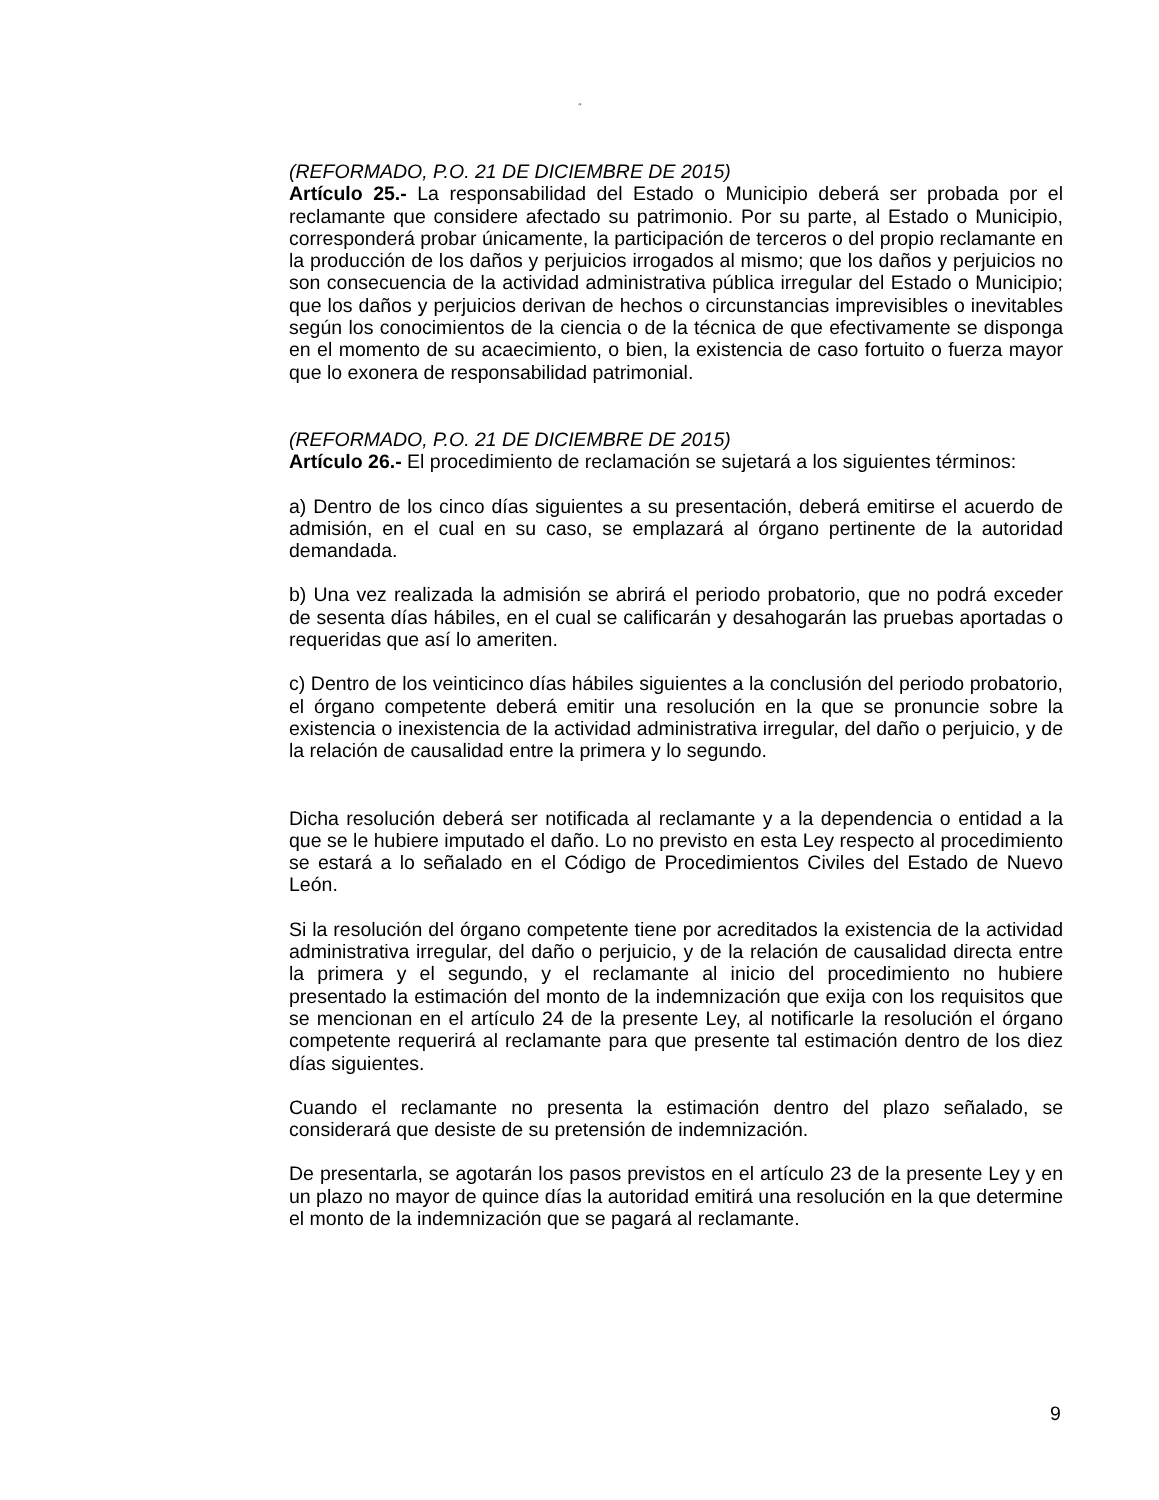“
(REFORMADO, P.O. 21 DE DICIEMBRE DE 2015)
Artículo 25.- La responsabilidad del Estado o Municipio deberá ser probada por el reclamante que considere afectado su patrimonio. Por su parte, al Estado o Municipio, corresponderá probar únicamente, la participación de terceros o del propio reclamante en la producción de los daños y perjuicios irrogados al mismo; que los daños y perjuicios no son consecuencia de la actividad administrativa pública irregular del Estado o Municipio; que los daños y perjuicios derivan de hechos o circunstancias imprevisibles o inevitables según los conocimientos de la ciencia o de la técnica de que efectivamente se disponga en el momento de su acaecimiento, o bien, la existencia de caso fortuito o fuerza mayor que lo exonera de responsabilidad patrimonial.
(REFORMADO, P.O. 21 DE DICIEMBRE DE 2015)
Artículo 26.- El procedimiento de reclamación se sujetará a los siguientes términos:
a) Dentro de los cinco días siguientes a su presentación, deberá emitirse el acuerdo de admisión, en el cual en su caso, se emplazará al órgano pertinente de la autoridad demandada.
b) Una vez realizada la admisión se abrirá el periodo probatorio, que no podrá exceder de sesenta días hábiles, en el cual se calificarán y desahogarán las pruebas aportadas o requeridas que así lo ameriten.
c) Dentro de los veinticinco días hábiles siguientes a la conclusión del periodo probatorio, el órgano competente deberá emitir una resolución en la que se pronuncie sobre la existencia o inexistencia de la actividad administrativa irregular, del daño o perjuicio, y de la relación de causalidad entre la primera y lo segundo.
Dicha resolución deberá ser notificada al reclamante y a la dependencia o entidad a la que se le hubiere imputado el daño. Lo no previsto en esta Ley respecto al procedimiento se estará a lo señalado en el Código de Procedimientos Civiles del Estado de Nuevo León.
Si la resolución del órgano competente tiene por acreditados la existencia de la actividad administrativa irregular, del daño o perjuicio, y de la relación de causalidad directa entre la primera y el segundo, y el reclamante al inicio del procedimiento no hubiere presentado la estimación del monto de la indemnización que exija con los requisitos que se mencionan en el artículo 24 de la presente Ley, al notificarle la resolución el órgano competente requerirá al reclamante para que presente tal estimación dentro de los diez días siguientes.
Cuando el reclamante no presenta la estimación dentro del plazo señalado, se considerará que desiste de su pretensión de indemnización.
De presentarla, se agotarán los pasos previstos en el artículo 23 de la presente Ley y en un plazo no mayor de quince días la autoridad emitirá una resolución en la que determine el monto de la indemnización que se pagará al reclamante.
9